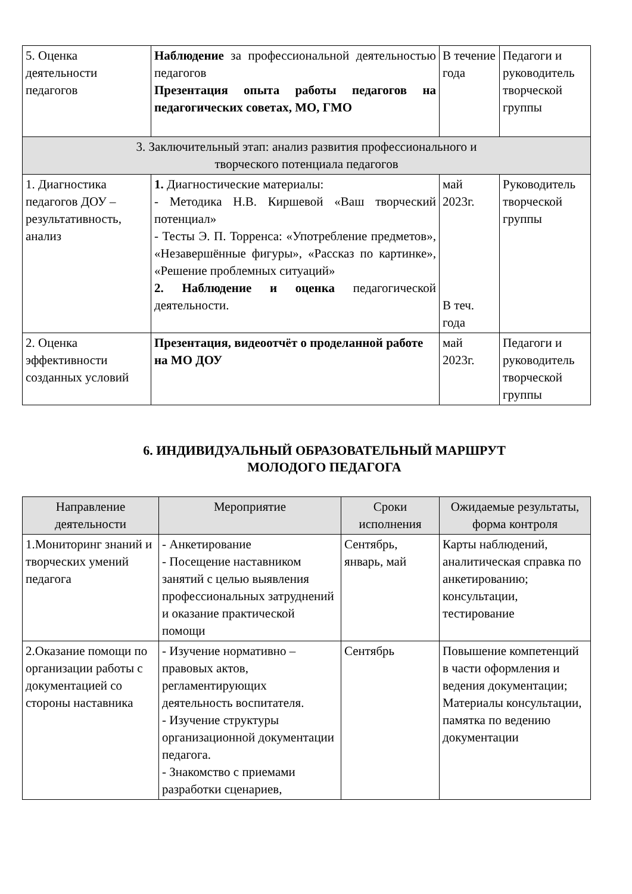| 5. Оценка деятельности педагогов | Наблюдение за профессиональной деятельностью педагогов Презентация опыта работы педагогов на педагогических советах, МО, ГМО | В течение года | Педагоги и руководитель творческой группы |
| 3. Заключительный этап: анализ развития профессионального и творческого потенциала педагогов | | | |
| 1. Диагностика педагогов ДОУ – результативность, анализ | 1. Диагностические материалы: - Методика Н.В. Киршевой «Ваш творческий потенциал» - Тесты Э. П. Торренса: «Употребление предметов», «Незавершённые фигуры», «Рассказ по картинке», «Решение проблемных ситуаций» 2. Наблюдение и оценка педагогической деятельности. | май 2023г. В теч. года | Руководитель творческой группы |
| 2. Оценка эффективности созданных условий | Презентация, видеоотчёт о проделанной работе на МО ДОУ | май 2023г. | Педагоги и руководитель творческой группы |
6. ИНДИВИДУАЛЬНЫЙ ОБРАЗОВАТЕЛЬНЫЙ МАРШРУТ
МОЛОДОГО ПЕДАГОГА
| Направление деятельности | Мероприятие | Сроки исполнения | Ожидаемые результаты, форма контроля |
| --- | --- | --- | --- |
| 1.Мониторинг знаний и творческих умений педагога | - Анкетирование - Посещение наставником занятий с целью выявления профессиональных затруднений и оказание практической помощи | Сентябрь, январь, май | Карты наблюдений, аналитическая справка по анкетированию; консультации, тестирование |
| 2.Оказание помощи по организации работы с документацией со стороны наставника | - Изучение нормативно – правовых актов, регламентирующих деятельность воспитателя. - Изучение структуры организационной документации педагога. - Знакомство с приемами разработки сценариев, | Сентябрь | Повышение компетенций в части оформления и ведения документации; Материалы консультации, памятка по ведению документации |